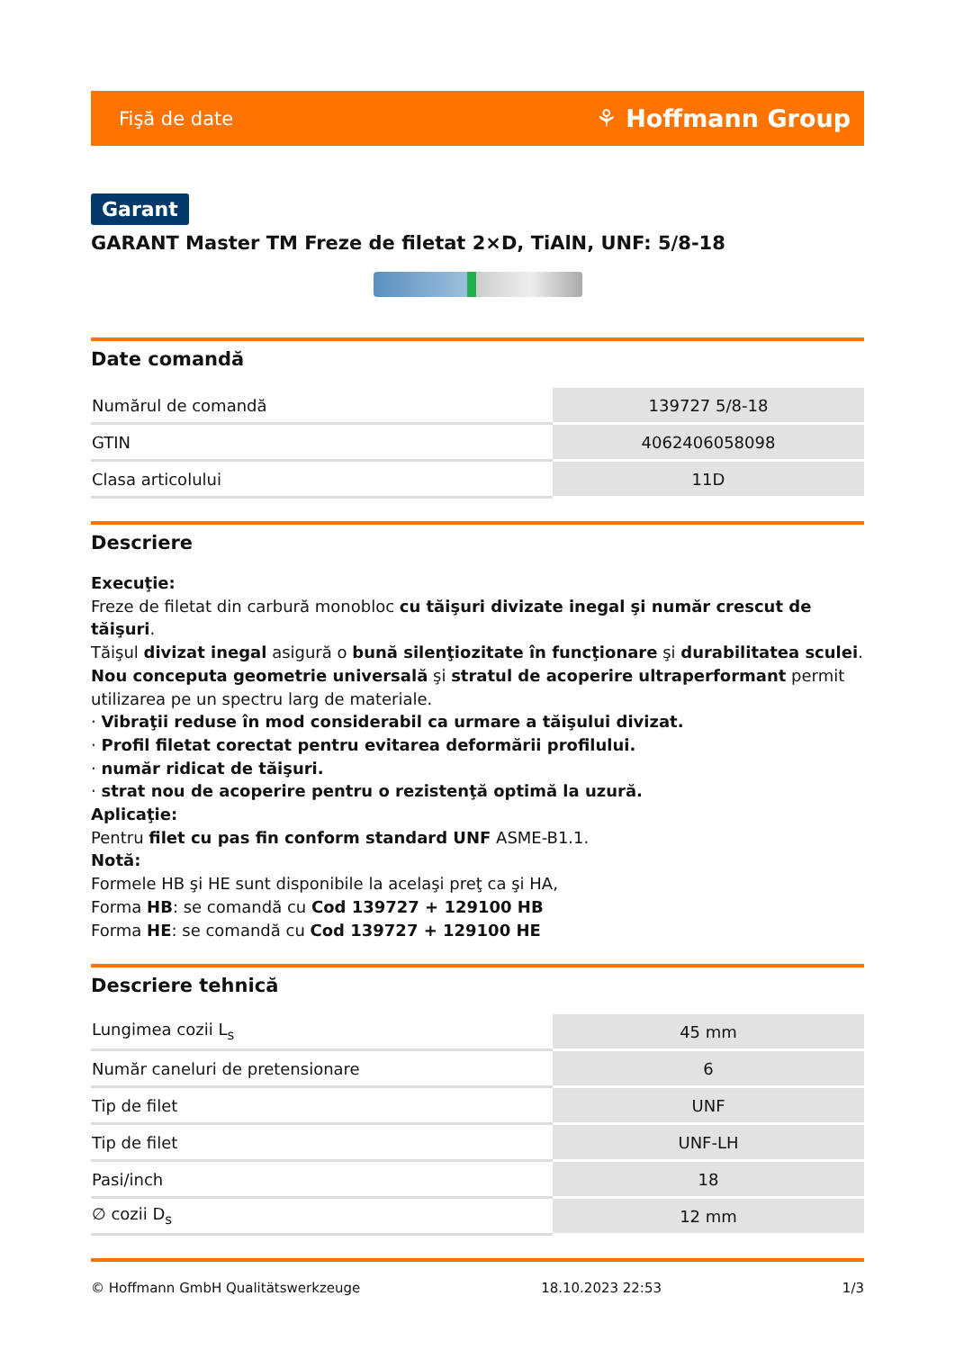Fişă de date ⚘ Hoffmann Group
Garant
GARANT Master TM Freze de filetat 2×D, TiAlN, UNF: 5/8-18
Date comandă
| Numărul de comandă | 139727 5/8-18 |
| GTIN | 4062406058098 |
| Clasa articolului | 11D |
Descriere
Execuţie:
Freze de filetat din carbură monobloc cu tăişuri divizate inegal şi număr crescut de tăişuri.
Tăişul divizat inegal asigură o bună silenţiozitate în funcţionare şi durabilitatea sculei.
Nou conceputa geometrie universală şi stratul de acoperire ultraperformant permit utilizarea pe un spectru larg de materiale.
· Vibraţii reduse în mod considerabil ca urmare a tăişului divizat.
· Profil filetat corectat pentru evitarea deformării profilului.
· număr ridicat de tăişuri.
· strat nou de acoperire pentru o rezistenţă optimă la uzură.
Aplicaţie:
Pentru filet cu pas fin conform standard UNF ASME-B1.1.
Notă:
Formele HB şi HE sunt disponibile la acelaşi preţ ca şi HA,
Forma HB: se comandă cu Cod 139727 + 129100 HB
Forma HE: se comandă cu Cod 139727 + 129100 HE
Descriere tehnică
| Lungimea cozii L<sub>s</sub> | 45 mm |
| Număr caneluri de pretensionare | 6 |
| Tip de filet | UNF |
| Tip de filet | UNF-LH |
| Pasi/inch | 18 |
| ∅ cozii D<sub>s</sub> | 12 mm |
© Hoffmann GmbH Qualitätswerkzeuge 18.10.2023 22:53 1/3